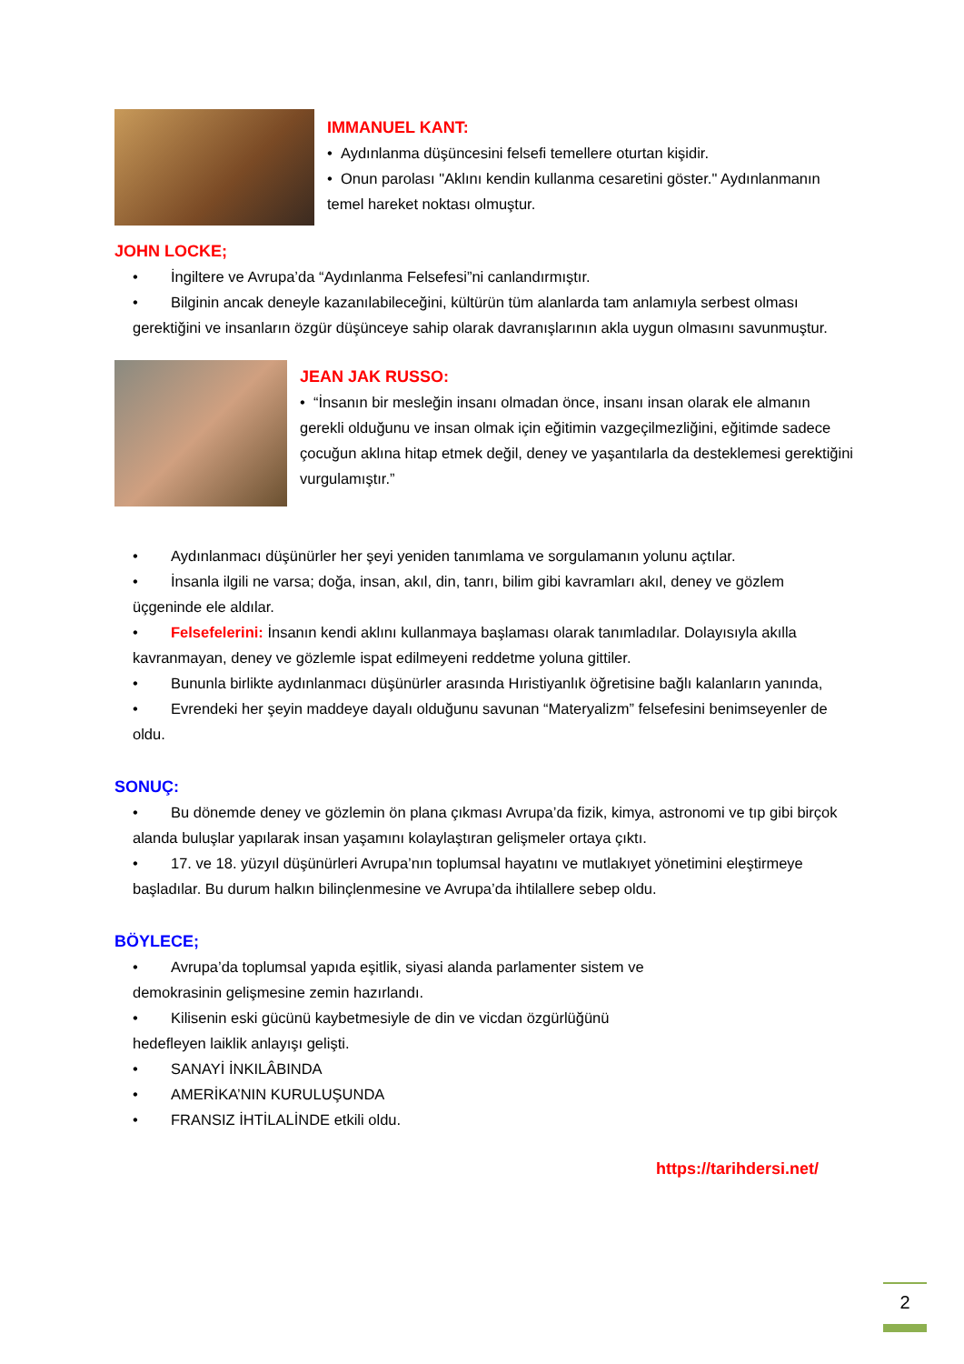IMMANUEL KANT:
• Aydınlanma düşüncesini felsefi temellere oturtan kişidir.
• Onun parolası "Aklını kendin kullanma cesaretini göster." Aydınlanmanın temel hareket noktası olmuştur.
JOHN LOCKE;
• İngiltere ve Avrupa’da “Aydınlanma Felsefesi”ni canlandırmıştır.
• Bilginin ancak deneyle kazanılabileceğini, kültürün tüm alanlarda tam anlamıyla serbest olması gerektiğini ve insanların özgür düşünceye sahip olarak davranışlarının akla uygun olmasını savunmuştur.
JEAN JAK RUSSO:
• “İnsanın bir mesleğin insanı olmadan önce, insanı insan olarak ele almanın gerekli olduğunu ve insan olmak için eğitimin vazgeçilmezliğini, eğitimde sadece çocuğun aklına hitap etmek değil, deney ve yaşantılarla da desteklemesi gerektiğini vurgulamıştır.”
• Aydınlanmacı düşünürler her şeyi yeniden tanımlama ve sorgulamanın yolunu açtılar.
• İnsanla ilgili ne varsa; doğa, insan, akıl, din, tanrı, bilim gibi kavramları akıl, deney ve gözlem üçgeninde ele aldılar.
• Felsefelerini: İnsanın kendi aklını kullanmaya başlaması olarak tanımladılar. Dolayısıyla akılla kavranmayan, deney ve gözlemle ispat edilmeyeni reddetme yoluna gittiler.
• Bununla birlikte aydınlanmacı düşünürler arasında Hıristiyanlık öğretisine bağlı kalanların yanında,
• Evrendeki her şeyin maddeye dayalı olduğunu savunan “Materyalizm” felsefesini benimseyenler de oldu.
SONUÇ:
• Bu dönemde deney ve gözlemin ön plana çıkması Avrupa’da fizik, kimya, astronomi ve tıp gibi birçok alanda buluşlar yapılarak insan yaşamını kolaylaştıran gelişmeler ortaya çıktı.
• 17. ve 18. yüzyıl düşünürleri Avrupa’nın toplumsal hayatını ve mutlakıyet yönetimini eleştirmeye başladılar. Bu durum halkın bilinçlenmesine ve Avrupa’da ihtilallere sebep oldu.
BÖYLECE;
• Avrupa’da toplumsal yapıda eşitlik, siyasi alanda parlamenter sistem ve demokrasinin gelişmesine zemin hazırlandı.
• Kilisenin eski gücünü kaybetmesiyle de din ve vicdan özgürlüğünü hedefleyen laiklik anlayışı gelişti.
• SANAYİ İNKILÂBINDA
• AMERİKA’NIN KURULUŞUNDA
• FRANSIZ İHTİLALİNDE etkili oldu.
https://tarihdersi.net/
2